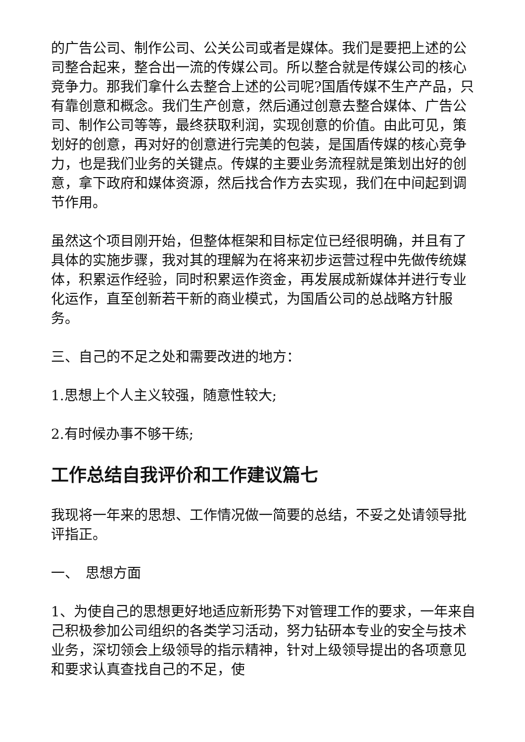的广告公司、制作公司、公关公司或者是媒体。我们是要把上述的公司整合起来，整合出一流的传媒公司。所以整合就是传媒公司的核心竞争力。那我们拿什么去整合上述的公司呢?国盾传媒不生产产品，只有靠创意和概念。我们生产创意，然后通过创意去整合媒体、广告公司、制作公司等等，最终获取利润，实现创意的价值。由此可见，策划好的创意，再对好的创意进行完美的包装，是国盾传媒的核心竞争力，也是我们业务的关键点。传媒的主要业务流程就是策划出好的创意，拿下政府和媒体资源，然后找合作方去实现，我们在中间起到调节作用。
虽然这个项目刚开始，但整体框架和目标定位已经很明确，并且有了具体的实施步骤，我对其的理解为在将来初步运营过程中先做传统媒体，积累运作经验，同时积累运作资金，再发展成新媒体并进行专业化运作，直至创新若干新的商业模式，为国盾公司的总战略方针服务。
三、自己的不足之处和需要改进的地方：
1.思想上个人主义较强，随意性较大;
2.有时候办事不够干练;
工作总结自我评价和工作建议篇七
我现将一年来的思想、工作情况做一简要的总结，不妥之处请领导批评指正。
一、　思想方面
1、为使自己的思想更好地适应新形势下对管理工作的要求，一年来自己积极参加公司组织的各类学习活动，努力钻研本专业的安全与技术业务，深切领会上级领导的指示精神，针对上级领导提出的各项意见和要求认真查找自己的不足，使